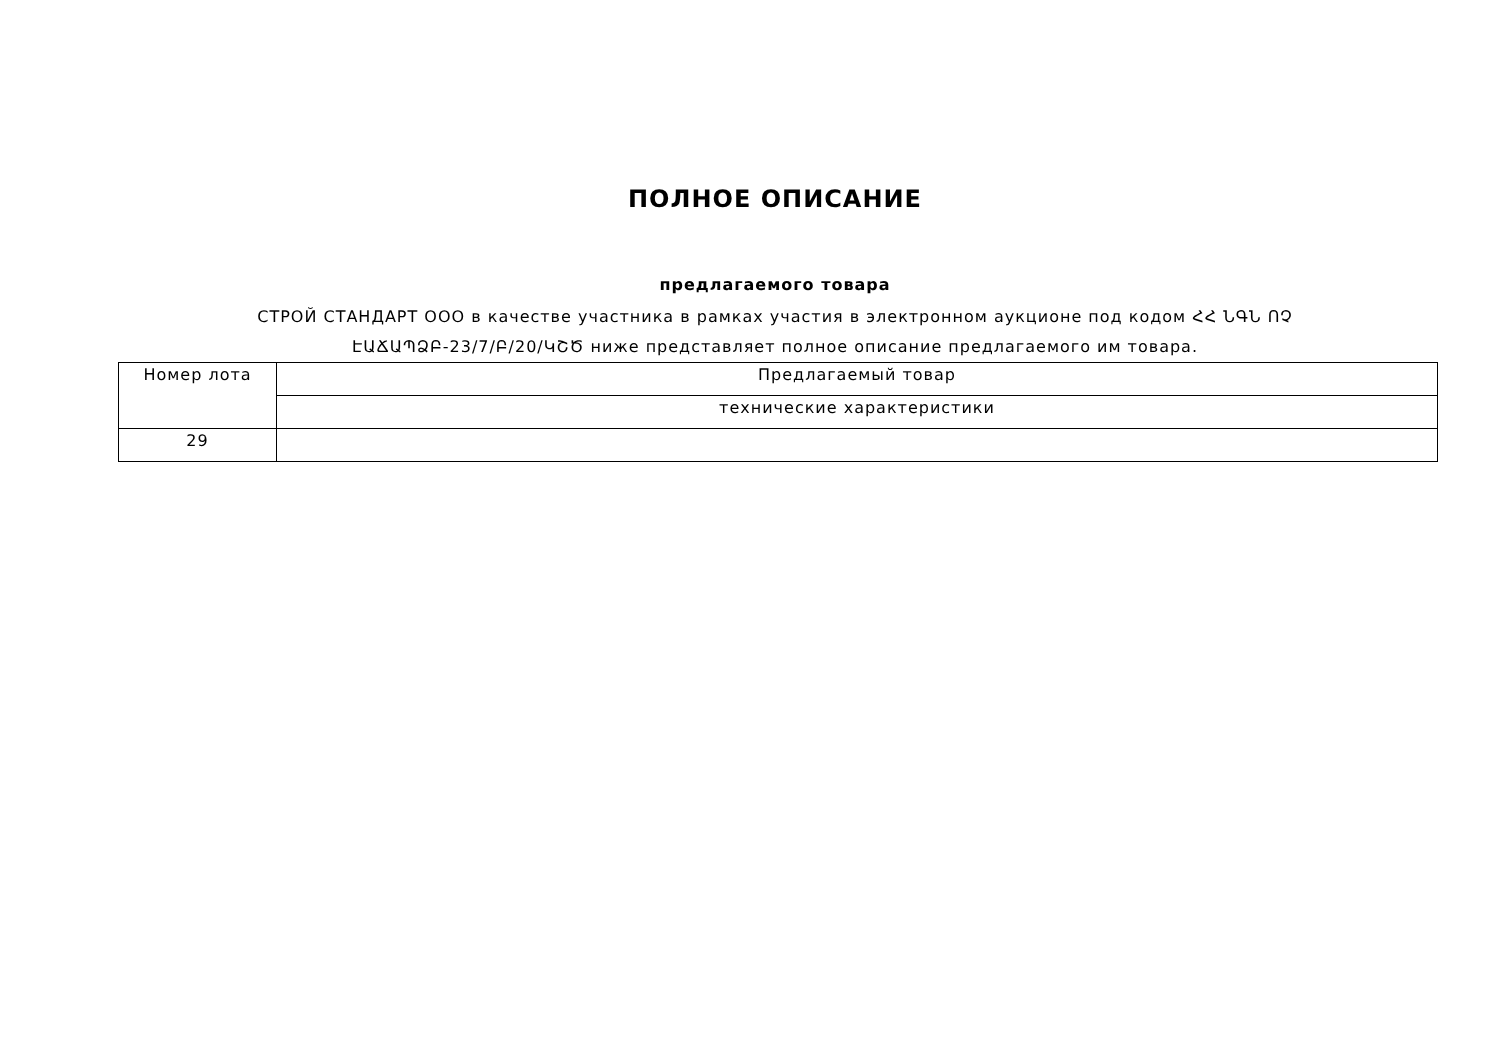ПОЛНОЕ ОПИСАНИЕ
предлагаемого товара
СТРОЙ СТАНДАРТ ООО в качестве участника в рамках участия в электронном аукционе под кодом ՀՀ ՆԳՆ ՈՉ ԷԱՃԱՊՁԲ-23/7/Բ/20/ԿՇԾ ниже представляет полное описание предлагаемого им товара.
| Номер лота | Предлагаемый товар |
| | технические характеристики |
| 29 | |